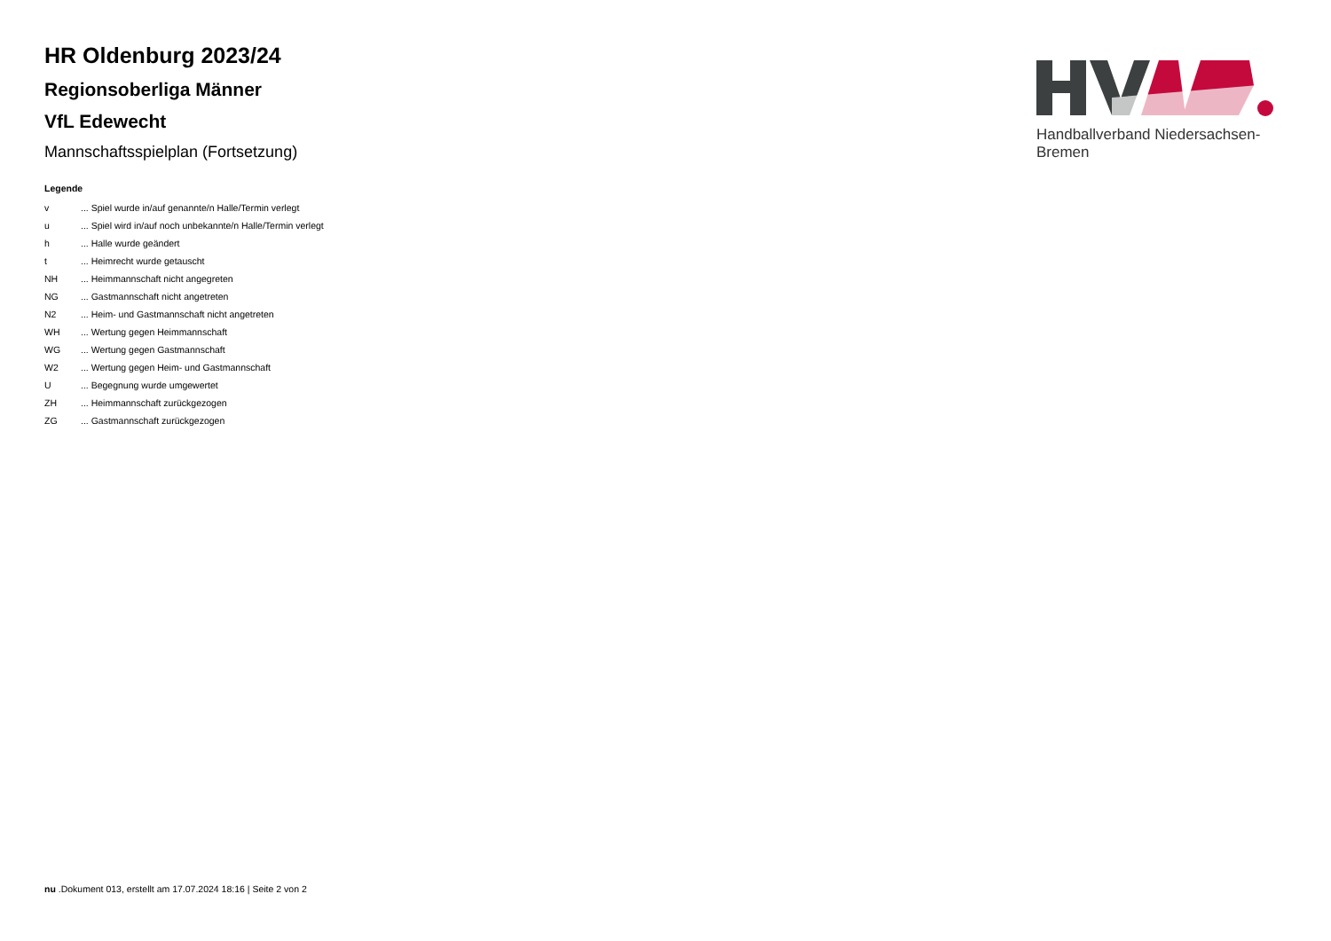HR Oldenburg 2023/24
Regionsoberliga Männer
VfL Edewecht
Mannschaftsspielplan (Fortsetzung)
Legende
| v | ... Spiel wurde in/auf genannte/n Halle/Termin verlegt |
| u | ... Spiel wird in/auf noch unbekannte/n Halle/Termin verlegt |
| h | ... Halle wurde geändert |
| t | ... Heimrecht wurde getauscht |
| NH | ... Heimmannschaft nicht angegreten |
| NG | ... Gastmannschaft nicht angetreten |
| N2 | ... Heim- und Gastmannschaft nicht angetreten |
| WH | ... Wertung gegen Heimmannschaft |
| WG | ... Wertung gegen Gastmannschaft |
| W2 | ... Wertung gegen Heim- und Gastmannschaft |
| U | ... Begegnung wurde umgewertet |
| ZH | ... Heimmannschaft zurückgezogen |
| ZG | ... Gastmannschaft zurückgezogen |
Handballverband Niedersachsen-Bremen
nu .Dokument 013, erstellt am 17.07.2024 18:16 | Seite 2 von 2